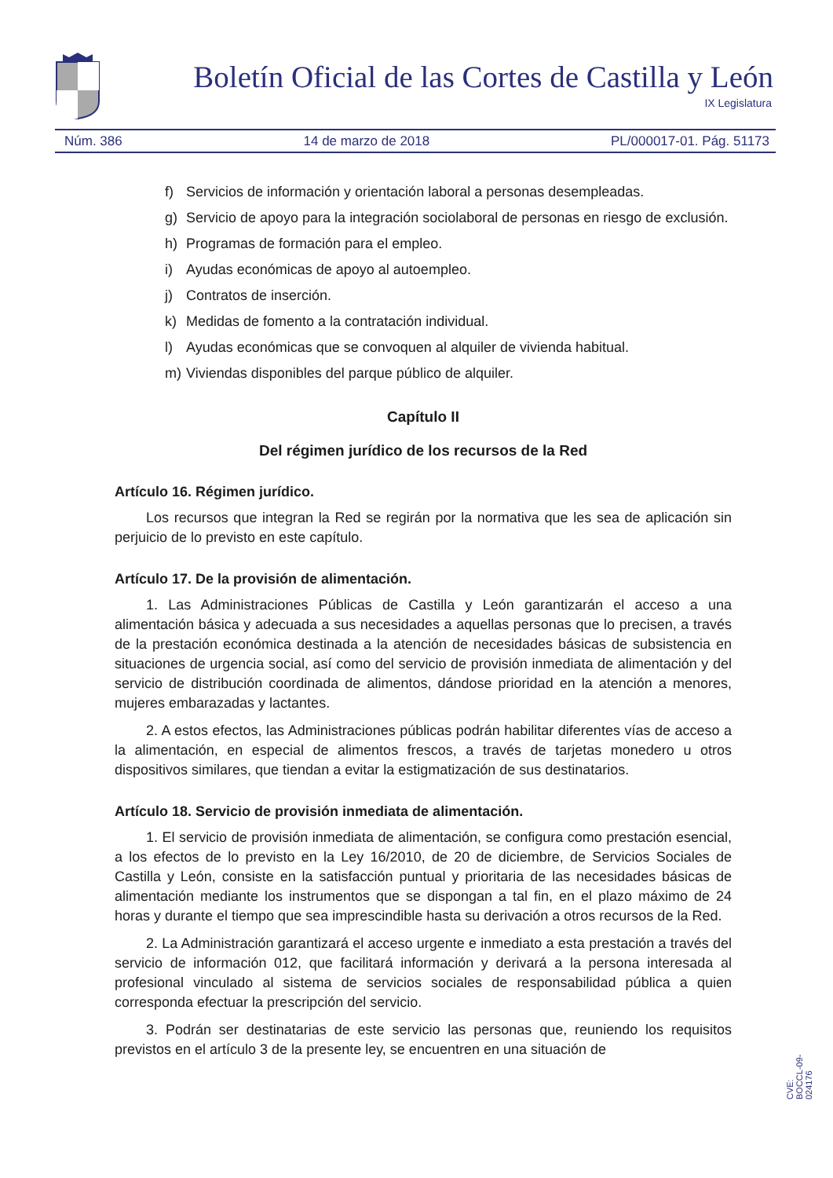Boletín Oficial de las Cortes de Castilla y León
IX Legislatura
Núm. 386 14 de marzo de 2018 PL/000017-01. Pág. 51173
f) Servicios de información y orientación laboral a personas desempleadas.
g) Servicio de apoyo para la integración sociolaboral de personas en riesgo de exclusión.
h) Programas de formación para el empleo.
i) Ayudas económicas de apoyo al autoempleo.
j) Contratos de inserción.
k) Medidas de fomento a la contratación individual.
l) Ayudas económicas que se convoquen al alquiler de vivienda habitual.
m) Viviendas disponibles del parque público de alquiler.
Capítulo II
Del régimen jurídico de los recursos de la Red
Artículo 16. Régimen jurídico.
Los recursos que integran la Red se regirán por la normativa que les sea de aplicación sin perjuicio de lo previsto en este capítulo.
Artículo 17. De la provisión de alimentación.
1. Las Administraciones Públicas de Castilla y León garantizarán el acceso a una alimentación básica y adecuada a sus necesidades a aquellas personas que lo precisen, a través de la prestación económica destinada a la atención de necesidades básicas de subsistencia en situaciones de urgencia social, así como del servicio de provisión inmediata de alimentación y del servicio de distribución coordinada de alimentos, dándose prioridad en la atención a menores, mujeres embarazadas y lactantes.
2. A estos efectos, las Administraciones públicas podrán habilitar diferentes vías de acceso a la alimentación, en especial de alimentos frescos, a través de tarjetas monedero u otros dispositivos similares, que tiendan a evitar la estigmatización de sus destinatarios.
Artículo 18. Servicio de provisión inmediata de alimentación.
1. El servicio de provisión inmediata de alimentación, se configura como prestación esencial, a los efectos de lo previsto en la Ley 16/2010, de 20 de diciembre, de Servicios Sociales de Castilla y León, consiste en la satisfacción puntual y prioritaria de las necesidades básicas de alimentación mediante los instrumentos que se dispongan a tal fin, en el plazo máximo de 24 horas y durante el tiempo que sea imprescindible hasta su derivación a otros recursos de la Red.
2. La Administración garantizará el acceso urgente e inmediato a esta prestación a través del servicio de información 012, que facilitará información y derivará a la persona interesada al profesional vinculado al sistema de servicios sociales de responsabilidad pública a quien corresponda efectuar la prescripción del servicio.
3. Podrán ser destinatarias de este servicio las personas que, reuniendo los requisitos previstos en el artículo 3 de la presente ley, se encuentren en una situación de
CVE: BOCCL-09-024176